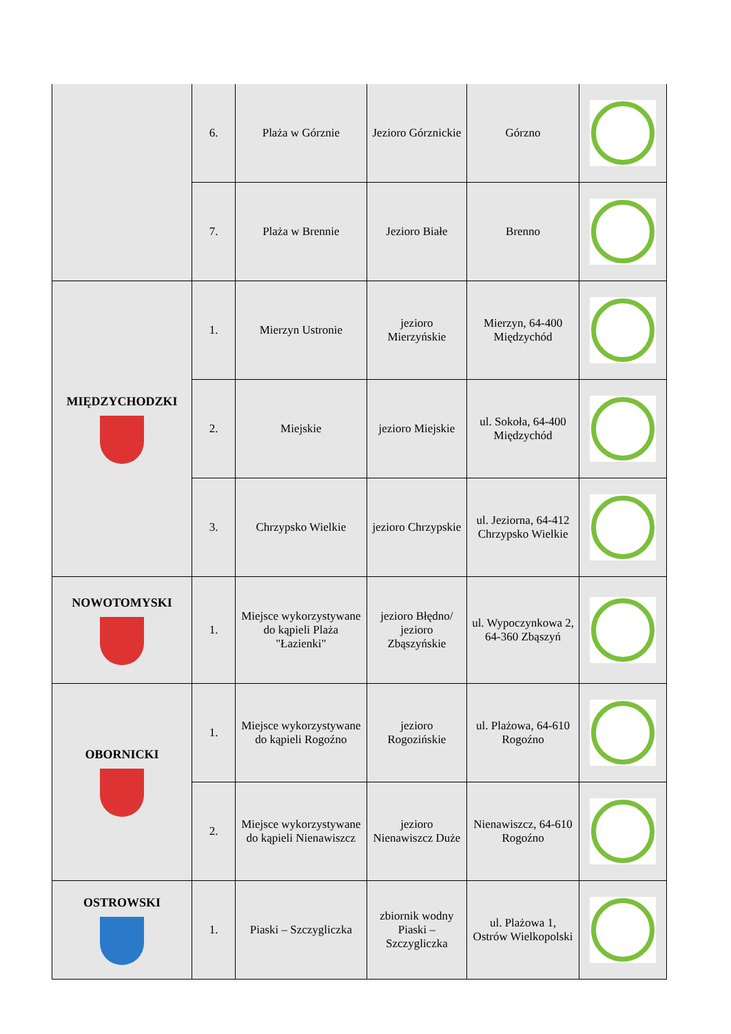| | 6. | Plaża w Górznie | Jezioro Górznickie | Górzno | |
| | 7. | Plaża w Brennie | Jezioro Białe | Brenno | |
| MIĘDZYCHODZKI | 1. | Mierzyn Ustronie | jezioro Mierzyńskie | Mierzyn, 64-400 Międzychód | |
| | 2. | Miejskie | jezioro Miejskie | ul. Sokoła, 64-400 Międzychód | |
| | 3. | Chrzypsko Wielkie | jezioro Chrzypskie | ul. Jeziorna, 64-412 Chrzypsko Wielkie | |
| NOWOTOMYSKI | 1. | Miejsce wykorzystywane do kąpieli Plaża "Łazienki" | jezioro Błędno/ jezioro Zbąszyńskie | ul. Wypoczynkowa 2, 64-360 Zbąszyń | |
| OBORNICKI | 1. | Miejsce wykorzystywane do kąpieli Rogoźno | jezioro Rogozińskie | ul. Plażowa, 64-610 Rogoźno | |
| | 2. | Miejsce wykorzystywane do kąpieli Nienawiszcz | jezioro Nienawiszcz Duże | Nienawiszcz, 64-610 Rogoźno | |
| OSTROWSKI | 1. | Piaski – Szczygliczka | zbiornik wodny Piaski – Szczygliczka | ul. Plażowa 1, Ostrów Wielkopolski | |